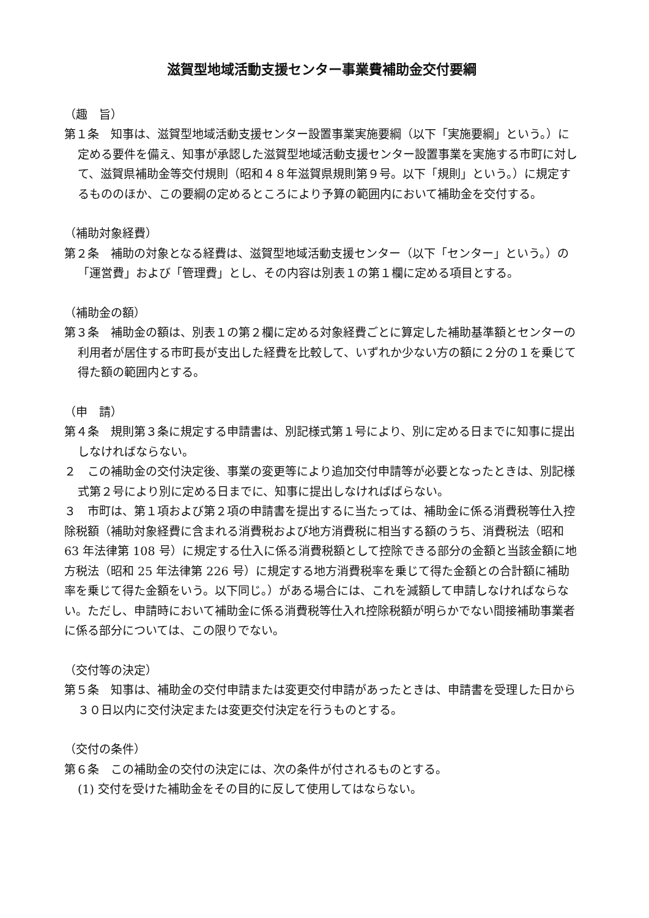滋賀型地域活動支援センター事業費補助金交付要綱
（趣　旨）
第１条　知事は、滋賀型地域活動支援センター設置事業実施要綱（以下「実施要綱」という。）に定める要件を備え、知事が承認した滋賀型地域活動支援センター設置事業を実施する市町に対して、滋賀県補助金等交付規則（昭和４８年滋賀県規則第９号。以下「規則」という。）に規定するもののほか、この要綱の定めるところにより予算の範囲内において補助金を交付する。
（補助対象経費）
第２条　補助の対象となる経費は、滋賀型地域活動支援センター（以下「センター」という。）の「運営費」および「管理費」とし、その内容は別表１の第１欄に定める項目とする。
（補助金の額）
第３条　補助金の額は、別表１の第２欄に定める対象経費ごとに算定した補助基準額とセンターの利用者が居住する市町長が支出した経費を比較して、いずれか少ない方の額に２分の１を乗じて得た額の範囲内とする。
（申　請）
第４条　規則第３条に規定する申請書は、別記様式第１号により、別に定める日までに知事に提出しなければならない。
２　この補助金の交付決定後、事業の変更等により追加交付申請等が必要となったときは、別記様式第２号により別に定める日までに、知事に提出しなければばらない。
３　市町は、第１項および第２項の申請書を提出するに当たっては、補助金に係る消費税等仕入控除税額（補助対象経費に含まれる消費税および地方消費税に相当する額のうち、消費税法（昭和 63 年法律第 108 号）に規定する仕入に係る消費税額として控除できる部分の金額と当該金額に地方税法（昭和 25 年法律第 226 号）に規定する地方消費税率を乗じて得た金額との合計額に補助率を乗じて得た金額をいう。以下同じ。）がある場合には、これを減額して申請しなければならない。ただし、申請時において補助金に係る消費税等仕入れ控除税額が明らかでない間接補助事業者に係る部分については、この限りでない。
（交付等の決定）
第５条　知事は、補助金の交付申請または変更交付申請があったときは、申請書を受理した日から３０日以内に交付決定または変更交付決定を行うものとする。
（交付の条件）
第６条　この補助金の交付の決定には、次の条件が付されるものとする。
(1) 交付を受けた補助金をその目的に反して使用してはならない。